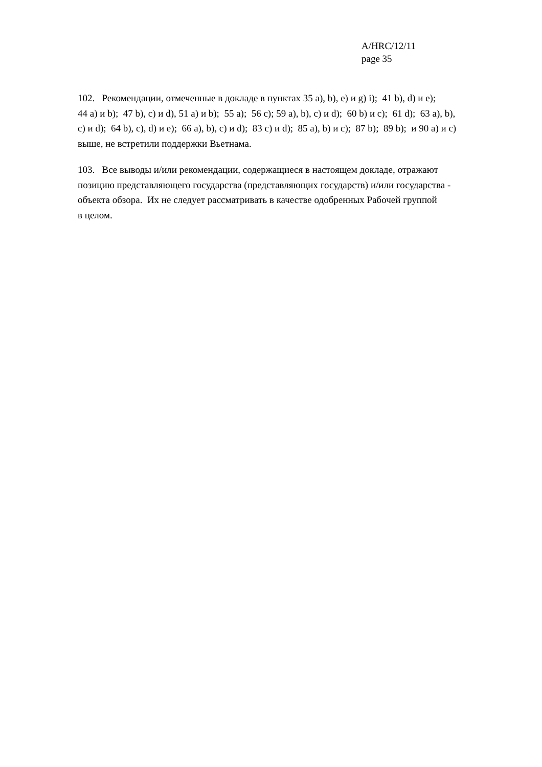A/HRC/12/11
page 35
102. Рекомендации, отмеченные в докладе в пунктах 35 a), b), e) и g) i); 41 b), d) и e);
44 a) и b); 47 b), c) и d), 51 a) и b); 55 a); 56 c); 59 a), b), c) и d); 60 b) и c); 61 d); 63 a), b),
c) и d); 64 b), c), d) и e); 66 a), b), c) и d); 83 c) и d); 85 a), b) и c); 87 b); 89 b); и 90 a) и c)
выше, не встретили поддержки Вьетнама.
103. Все выводы и/или рекомендации, содержащиеся в настоящем докладе, отражают
позицию представляющего государства (представляющих государств) и/или государства -
объекта обзора. Их не следует рассматривать в качестве одобренных Рабочей группой
в целом.